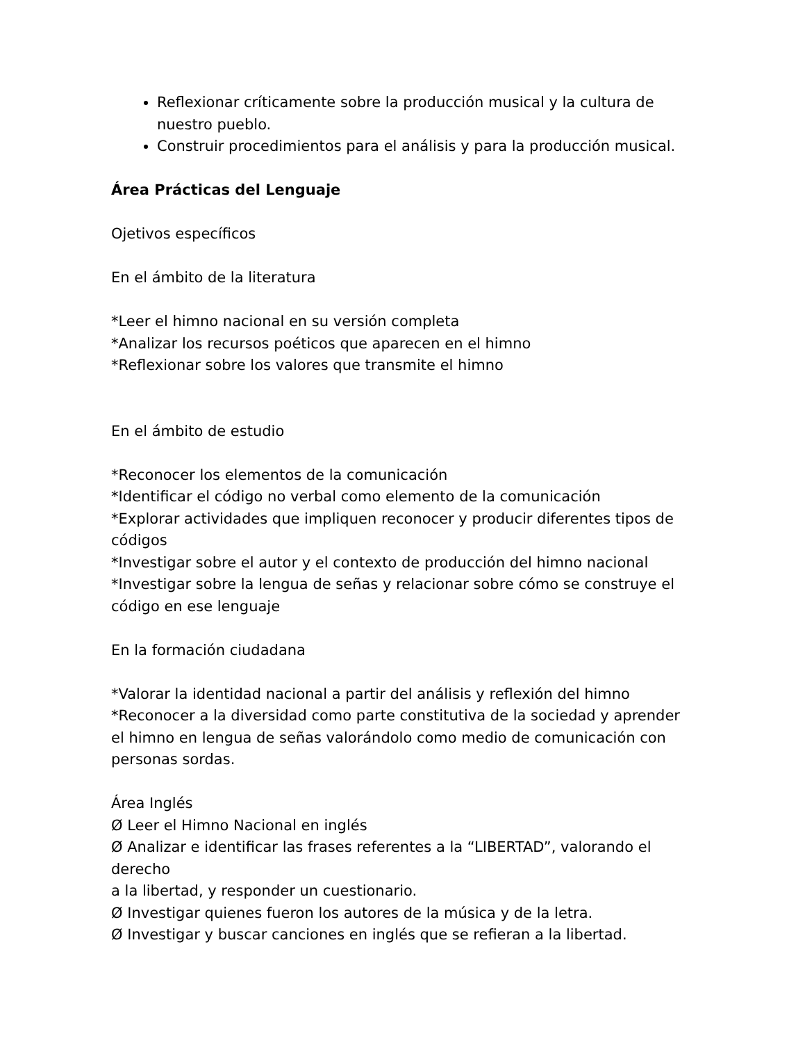Reflexionar críticamente sobre la producción musical y la cultura de nuestro pueblo.
Construir procedimientos para el análisis y para la producción musical.
Área Prácticas del Lenguaje
Ojetivos específicos
En el ámbito de la literatura
*Leer el himno nacional en su versión completa
*Analizar los recursos poéticos que aparecen en el himno
*Reflexionar sobre los valores que transmite el himno
En el ámbito de estudio
*Reconocer los elementos de la comunicación
*Identificar el código no verbal como elemento de la comunicación
*Explorar actividades que impliquen reconocer y producir diferentes tipos de códigos
*Investigar sobre el autor y el contexto de producción del himno nacional
*Investigar sobre la lengua de señas y relacionar sobre cómo se construye el código en ese lenguaje
En la formación ciudadana
*Valorar la identidad nacional a partir del análisis y reflexión del himno
*Reconocer a la diversidad como parte constitutiva de la sociedad y aprender el himno en lengua de señas valorándolo como medio de comunicación con personas sordas.
Área Inglés
Ø Leer el Himno Nacional en inglés
Ø Analizar e identificar las frases referentes a la “LIBERTAD”, valorando el derecho
a la libertad, y responder un cuestionario.
Ø Investigar quienes fueron los autores de la música y de la letra.
Ø Investigar y buscar canciones en inglés que se refieran a la libertad.